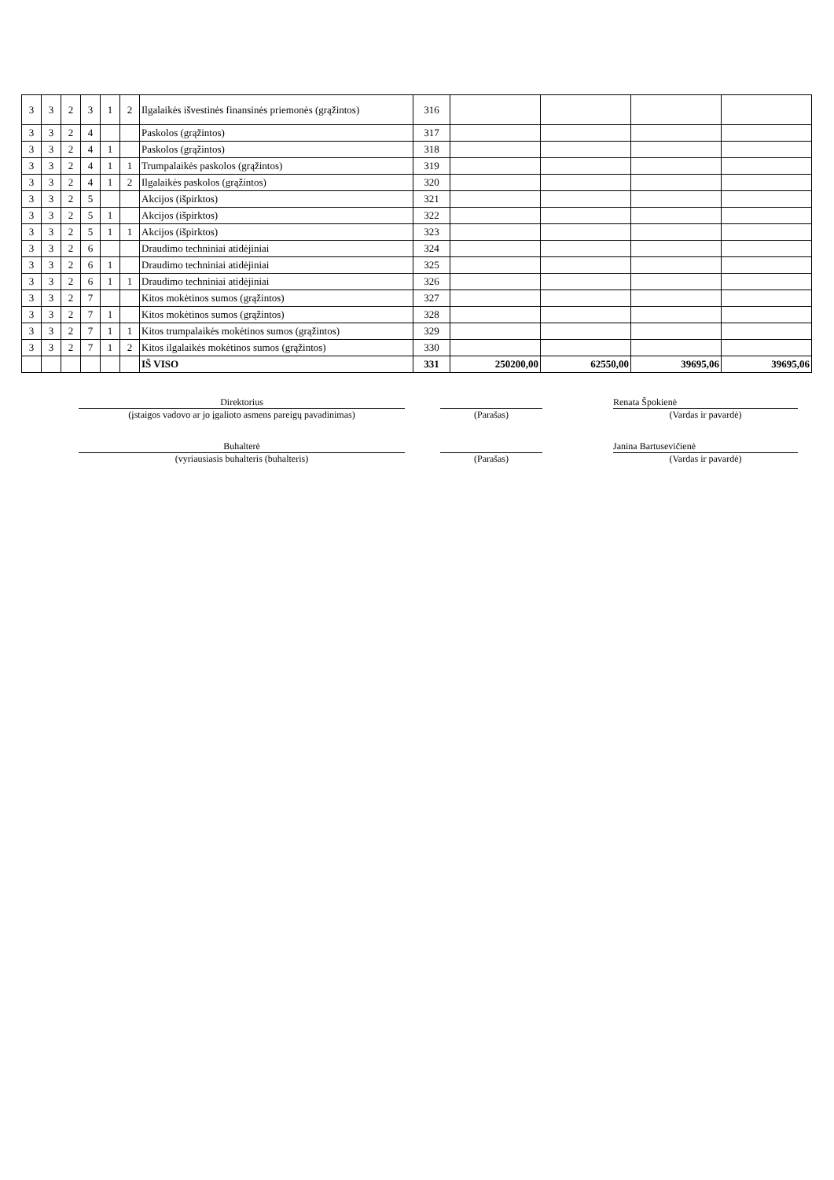| 3 | 3 | 2 | 3 | 1 | 2 | Ilgalaikės išvestinės finansinės priemonės (grąžintos) | 316 | | | | |
| 3 | 3 | 2 | 4 | | | Paskolos (grąžintos) | 317 | | | | |
| 3 | 3 | 2 | 4 | 1 | | Paskolos (grąžintos) | 318 | | | | |
| 3 | 3 | 2 | 4 | 1 | 1 | Trumpalaikės paskolos (grąžintos) | 319 | | | | |
| 3 | 3 | 2 | 4 | 1 | 2 | Ilgalaikės paskolos (grąžintos) | 320 | | | | |
| 3 | 3 | 2 | 5 | | | Akcijos (išpirktos) | 321 | | | | |
| 3 | 3 | 2 | 5 | 1 | | Akcijos (išpirktos) | 322 | | | | |
| 3 | 3 | 2 | 5 | 1 | 1 | Akcijos (išpirktos) | 323 | | | | |
| 3 | 3 | 2 | 6 | | | Draudimo techniniai atidėjiniai | 324 | | | | |
| 3 | 3 | 2 | 6 | 1 | | Draudimo techniniai atidėjiniai | 325 | | | | |
| 3 | 3 | 2 | 6 | 1 | 1 | Draudimo techniniai atidėjiniai | 326 | | | | |
| 3 | 3 | 2 | 7 | | | Kitos mokėtinos sumos (grąžintos) | 327 | | | | |
| 3 | 3 | 2 | 7 | 1 | | Kitos mokėtinos sumos (grąžintos) | 328 | | | | |
| 3 | 3 | 2 | 7 | 1 | 1 | Kitos trumpalaikės mokėtinos sumos (grąžintos) | 329 | | | | |
| 3 | 3 | 2 | 7 | 1 | 2 | Kitos ilgalaikės mokėtinos sumos (grąžintos) | 330 | | | | |
| | | | | | | IŠ VISO | 331 | 250200,00 | 62550,00 | 39695,06 | 39695,06 |
Direktorius
(įstaigos vadovo ar jo įgalioto asmens pareigų pavadinimas)
(Parašas) Renata Špokienė
(Vardas ir pavardė)
Buhalterė
(vyriausiasis buhalteris (buhalteris)
(Parašas) Janina Bartusevičienė
(Vardas ir pavardė)